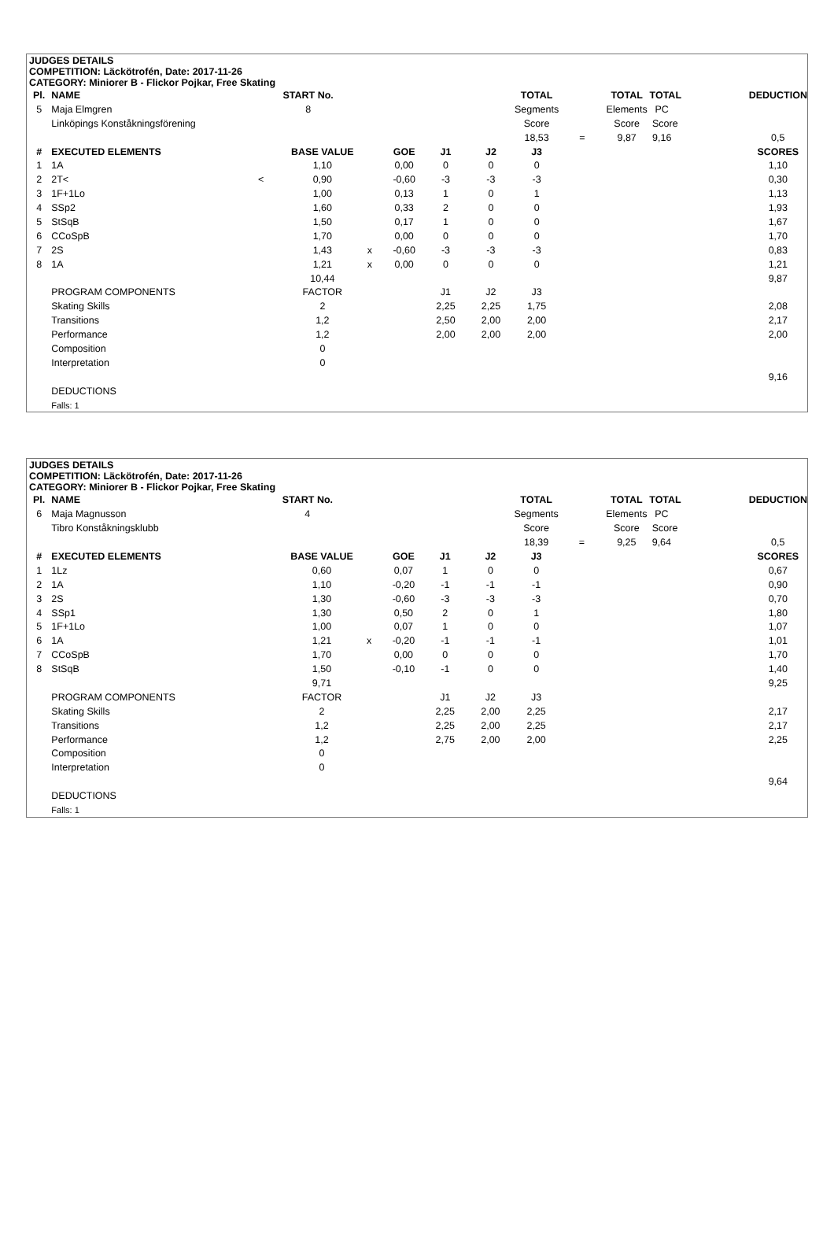JUDGES DETAILS
COMPETITION: Läckötrofén, Date: 2017-11-26
CATEGORY: Miniorer B - Flickor Pojkar, Free Skating
| Pl. | NAME | START No. | | | | | | TOTAL | | TOTAL | TOTAL | DEDUCTION |
| 5 | Maja Elmgren | 8 | | | | | | Segments | | Elements | PC | |
| | Linköpings Konståkningsförening | | | | | | | Score | | Score | Score | |
| | | | | | | | | 18,53 | = | 9,87 | 9,16 | 0,5 |
| # | EXECUTED ELEMENTS | | BASE VALUE | | GOE | J1 | J2 | J3 | | | | SCORES |
| 1 | 1A | | 1,10 | | 0,00 | 0 | 0 | 0 | | | | 1,10 |
| 2 | 2T< | < | 0,90 | | -0,60 | -3 | -3 | -3 | | | | 0,30 |
| 3 | 1F+1Lo | | 1,00 | | 0,13 | 1 | 0 | 1 | | | | 1,13 |
| 4 | SSp2 | | 1,60 | | 0,33 | 2 | 0 | 0 | | | | 1,93 |
| 5 | StSqB | | 1,50 | | 0,17 | 1 | 0 | 0 | | | | 1,67 |
| 6 | CCoSpB | | 1,70 | | 0,00 | 0 | 0 | 0 | | | | 1,70 |
| 7 | 2S | | 1,43 | x | -0,60 | -3 | -3 | -3 | | | | 0,83 |
| 8 | 1A | | 1,21 | x | 0,00 | 0 | 0 | 0 | | | | 1,21 |
| | | | 10,44 | | | | | | | | | 9,87 |
| | PROGRAM COMPONENTS | | FACTOR | | | J1 | J2 | J3 | | | | |
| | Skating Skills | | 2 | | | 2,25 | 2,25 | 1,75 | | | | 2,08 |
| | Transitions | | 1,2 | | | 2,50 | 2,00 | 2,00 | | | | 2,17 |
| | Performance | | 1,2 | | | 2,00 | 2,00 | 2,00 | | | | 2,00 |
| | Composition | | 0 | | | | | | | | | |
| | Interpretation | | 0 | | | | | | | | | |
| | | | | | | | | | | | | 9,16 |
| | DEDUCTIONS | | | | | | | | | | | |
| | Falls: 1 | | | | | | | | | | | |
JUDGES DETAILS
COMPETITION: Läckötrofén, Date: 2017-11-26
CATEGORY: Miniorer B - Flickor Pojkar, Free Skating
| Pl. | NAME | START No. | | | | | | TOTAL | | TOTAL | TOTAL | DEDUCTION |
| 6 | Maja Magnusson | 4 | | | | | | Segments | | Elements | PC | |
| | Tibro Konståkningsklubb | | | | | | | Score | | Score | Score | |
| | | | | | | | | 18,39 | = | 9,25 | 9,64 | 0,5 |
| # | EXECUTED ELEMENTS | | BASE VALUE | | GOE | J1 | J2 | J3 | | | | SCORES |
| 1 | 1Lz | | 0,60 | | 0,07 | 1 | 0 | 0 | | | | 0,67 |
| 2 | 1A | | 1,10 | | -0,20 | -1 | -1 | -1 | | | | 0,90 |
| 3 | 2S | | 1,30 | | -0,60 | -3 | -3 | -3 | | | | 0,70 |
| 4 | SSp1 | | 1,30 | | 0,50 | 2 | 0 | 1 | | | | 1,80 |
| 5 | 1F+1Lo | | 1,00 | | 0,07 | 1 | 0 | 0 | | | | 1,07 |
| 6 | 1A | | 1,21 | x | -0,20 | -1 | -1 | -1 | | | | 1,01 |
| 7 | CCoSpB | | 1,70 | | 0,00 | 0 | 0 | 0 | | | | 1,70 |
| 8 | StSqB | | 1,50 | | -0,10 | -1 | 0 | 0 | | | | 1,40 |
| | | | 9,71 | | | | | | | | | 9,25 |
| | PROGRAM COMPONENTS | | FACTOR | | | J1 | J2 | J3 | | | | |
| | Skating Skills | | 2 | | | 2,25 | 2,00 | 2,25 | | | | 2,17 |
| | Transitions | | 1,2 | | | 2,25 | 2,00 | 2,25 | | | | 2,17 |
| | Performance | | 1,2 | | | 2,75 | 2,00 | 2,00 | | | | 2,25 |
| | Composition | | 0 | | | | | | | | | |
| | Interpretation | | 0 | | | | | | | | | |
| | | | | | | | | | | | | 9,64 |
| | DEDUCTIONS | | | | | | | | | | | |
| | Falls: 1 | | | | | | | | | | | |